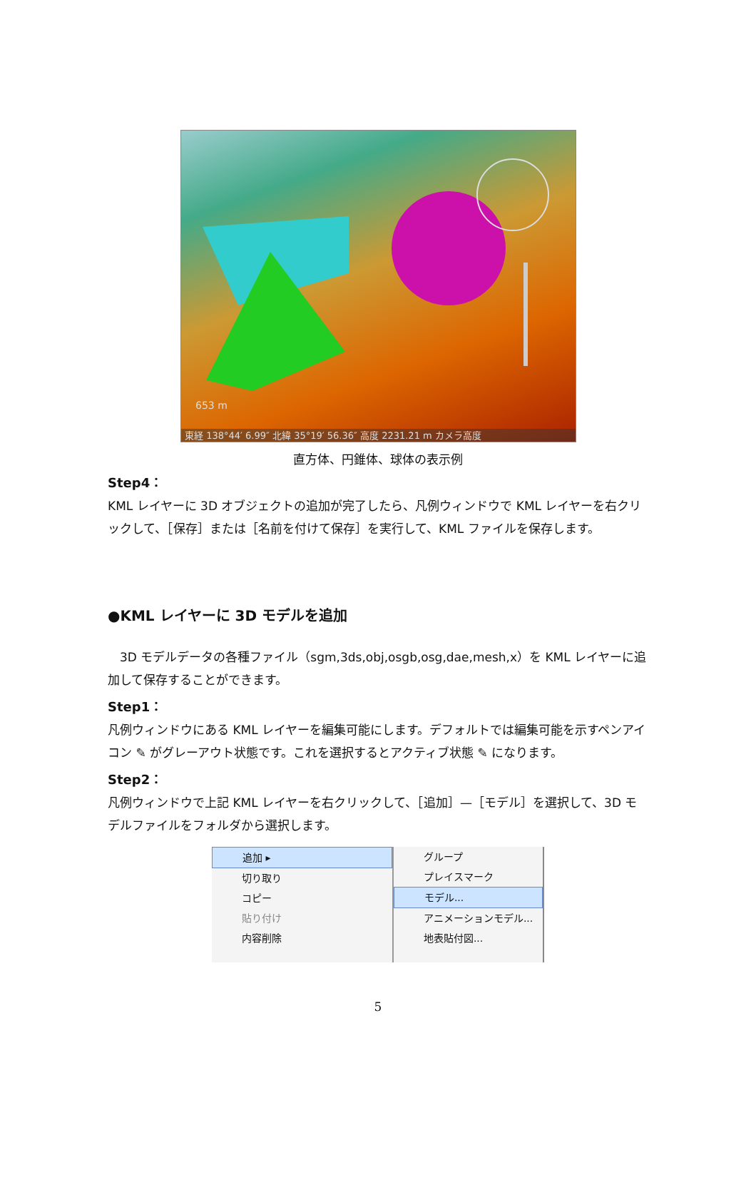653 m
東経 138°44′ 6.99″ 北緯 35°19′ 56.36″ 高度 2231.21 m カメラ高度
直方体、円錐体、球体の表示例
Step4：
KML レイヤーに 3D オブジェクトの追加が完了したら、凡例ウィンドウで KML レイヤーを右クリックして、［保存］または［名前を付けて保存］を実行して、KML ファイルを保存します。
●KML レイヤーに 3D モデルを追加
　3D モデルデータの各種ファイル（sgm,3ds,obj,osgb,osg,dae,mesh,x）を KML レイヤーに追加して保存することができます。
Step1：
凡例ウィンドウにある KML レイヤーを編集可能にします。デフォルトでは編集可能を示すペンアイコン ✎ がグレーアウト状態です。これを選択するとアクティブ状態 ✎ になります。
Step2：
凡例ウィンドウで上記 KML レイヤーを右クリックして、［追加］—［モデル］を選択して、3D モデルファイルをフォルダから選択します。
追加 ▸
切り取り
コピー
貼り付け
内容削除
グループ
プレイスマーク
モデル...
アニメーションモデル...
地表貼付図...
5